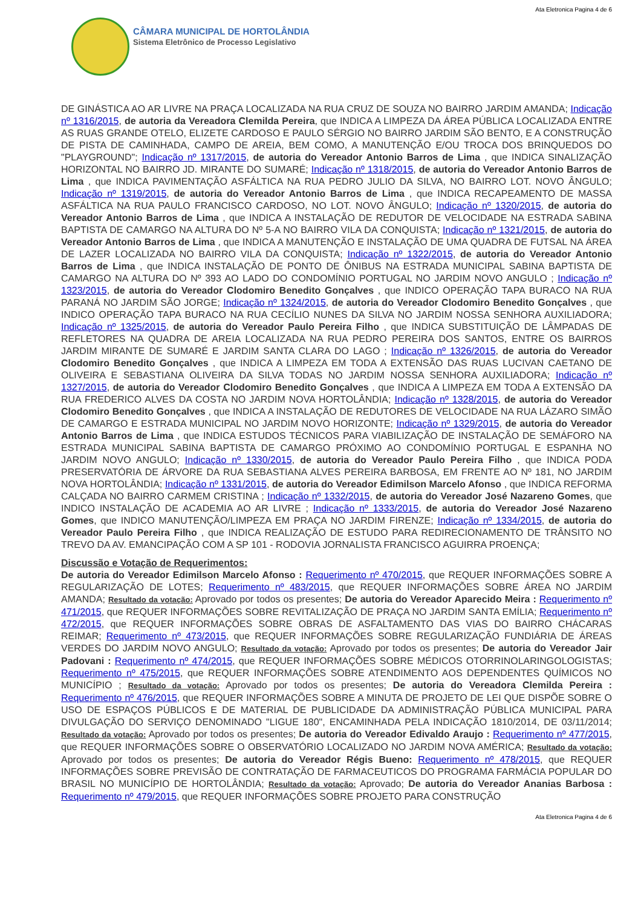Ata Eletronica Pagina 4 de 6
CÂMARA MUNICIPAL DE HORTOLÂNDIA
Sistema Eletrônico de Processo Legislativo
DE GINÁSTICA AO AR LIVRE NA PRAÇA LOCALIZADA NA RUA CRUZ DE SOUZA NO BAIRRO JARDIM AMANDA; Indicação nº 1316/2015, de autoria da Vereadora Clemilda Pereira, que INDICA A LIMPEZA DA ÁREA PÚBLICA LOCALIZADA ENTRE AS RUAS GRANDE OTELO, ELIZETE CARDOSO E PAULO SÉRGIO NO BAIRRO JARDIM SÃO BENTO, E A CONSTRUÇÃO DE PISTA DE CAMINHADA, CAMPO DE AREIA, BEM COMO, A MANUTENÇÃO E/OU TROCA DOS BRINQUEDOS DO "PLAYGROUND"; Indicação nº 1317/2015, de autoria do Vereador Antonio Barros de Lima , que INDICA SINALIZAÇÃO HORIZONTAL NO BAIRRO JD. MIRANTE DO SUMARÉ; Indicação nº 1318/2015, de autoria do Vereador Antonio Barros de Lima , que INDICA PAVIMENTAÇÃO ASFÁLTICA NA RUA PEDRO JULIO DA SILVA, NO BAIRRO LOT. NOVO ÂNGULO; Indicação nº 1319/2015, de autoria do Vereador Antonio Barros de Lima , que INDICA RECAPEAMENTO DE MASSA ASFÁLTICA NA RUA PAULO FRANCISCO CARDOSO, NO LOT. NOVO ÂNGULO; Indicação nº 1320/2015, de autoria do Vereador Antonio Barros de Lima , que INDICA A INSTALAÇÃO DE REDUTOR DE VELOCIDADE NA ESTRADA SABINA BAPTISTA DE CAMARGO NA ALTURA DO Nº 5-A NO BAIRRO VILA DA CONQUISTA; Indicação nº 1321/2015, de autoria do Vereador Antonio Barros de Lima , que INDICA A MANUTENÇÃO E INSTALAÇÃO DE UMA QUADRA DE FUTSAL NA ÁREA DE LAZER LOCALIZADA NO BAIRRO VILA DA CONQUISTA; Indicação nº 1322/2015, de autoria do Vereador Antonio Barros de Lima , que INDICA INSTALAÇÃO DE PONTO DE ÔNIBUS NA ESTRADA MUNICIPAL SABINA BAPTISTA DE CAMARGO NA ALTURA DO Nº 393 AO LADO DO CONDOMÍNIO PORTUGAL NO JARDIM NOVO ANGULO ; Indicação nº 1323/2015, de autoria do Vereador Clodomiro Benedito Gonçalves , que INDICO OPERAÇÃO TAPA BURACO NA RUA PARANÁ NO JARDIM SÃO JORGE; Indicação nº 1324/2015, de autoria do Vereador Clodomiro Benedito Gonçalves , que INDICO OPERAÇÃO TAPA BURACO NA RUA CECÍLIO NUNES DA SILVA NO JARDIM NOSSA SENHORA AUXILIADORA; Indicação nº 1325/2015, de autoria do Vereador Paulo Pereira Filho , que INDICA SUBSTITUIÇÃO DE LÂMPADAS DE REFLETORES NA QUADRA DE AREIA LOCALIZADA NA RUA PEDRO PEREIRA DOS SANTOS, ENTRE OS BAIRROS JARDIM MIRANTE DE SUMARÉ E JARDIM SANTA CLARA DO LAGO ; Indicação nº 1326/2015, de autoria do Vereador Clodomiro Benedito Gonçalves , que INDICA A LIMPEZA EM TODA A EXTENSÃO DAS RUAS LUCIVAN CAETANO DE OLIVEIRA E SEBASTIANA OLIVEIRA DA SILVA TODAS NO JARDIM NOSSA SENHORA AUXILIADORA; Indicação nº 1327/2015, de autoria do Vereador Clodomiro Benedito Gonçalves , que INDICA A LIMPEZA EM TODA A EXTENSÃO DA RUA FREDERICO ALVES DA COSTA NO JARDIM NOVA HORTOLÂNDIA; Indicação nº 1328/2015, de autoria do Vereador Clodomiro Benedito Gonçalves , que INDICA A INSTALAÇÃO DE REDUTORES DE VELOCIDADE NA RUA LÁZARO SIMÃO DE CAMARGO E ESTRADA MUNICIPAL NO JARDIM NOVO HORIZONTE; Indicação nº 1329/2015, de autoria do Vereador Antonio Barros de Lima , que INDICA ESTUDOS TÉCNICOS PARA VIABILIZAÇÃO DE INSTALAÇÃO DE SEMÁFORO NA ESTRADA MUNICIPAL SABINA BAPTISTA DE CAMARGO PRÓXIMO AO CONDOMÍNIO PORTUGAL E ESPANHA NO JARDIM NOVO ANGULO; Indicação nº 1330/2015, de autoria do Vereador Paulo Pereira Filho , que INDICA PODA PRESERVATÓRIA DE ÁRVORE DA RUA SEBASTIANA ALVES PEREIRA BARBOSA, EM FRENTE AO Nº 181, NO JARDIM NOVA HORTOLÂNDIA; Indicação nº 1331/2015, de autoria do Vereador Edimilson Marcelo Afonso , que INDICA REFORMA CALÇADA NO BAIRRO CARMEM CRISTINA ; Indicação nº 1332/2015, de autoria do Vereador José Nazareno Gomes, que INDICO INSTALAÇÃO DE ACADEMIA AO AR LIVRE ; Indicação nº 1333/2015, de autoria do Vereador José Nazareno Gomes, que INDICO MANUTENÇÃO/LIMPEZA EM PRAÇA NO JARDIM FIRENZE; Indicação nº 1334/2015, de autoria do Vereador Paulo Pereira Filho , que INDICA REALIZAÇÃO DE ESTUDO PARA REDIRECIONAMENTO DE TRÂNSITO NO TREVO DA AV. EMANCIPAÇÃO COM A SP 101 - RODOVIA JORNALISTA FRANCISCO AGUIRRA PROENÇA;
Discussão e Votação de Requerimentos:
De autoria do Vereador Edimilson Marcelo Afonso : Requerimento nº 470/2015, que REQUER INFORMAÇÕES SOBRE A REGULARIZAÇÃO DE LOTES; Requerimento nº 483/2015, que REQUER INFORMAÇÕES SOBRE ÁREA NO JARDIM AMANDA; Resultado da votação: Aprovado por todos os presentes; De autoria do Vereador Aparecido Meira : Requerimento nº 471/2015, que REQUER INFORMAÇÕES SOBRE REVITALIZAÇÃO DE PRAÇA NO JARDIM SANTA EMÍLIA; Requerimento nº 472/2015, que REQUER INFORMAÇÕES SOBRE OBRAS DE ASFALTAMENTO DAS VIAS DO BAIRRO CHÁCARAS REIMAR; Requerimento nº 473/2015, que REQUER INFORMAÇÕES SOBRE REGULARIZAÇÃO FUNDIÁRIA DE ÁREAS VERDES DO JARDIM NOVO ANGULO; Resultado da votação: Aprovado por todos os presentes; De autoria do Vereador Jair Padovani : Requerimento nº 474/2015, que REQUER INFORMAÇÕES SOBRE MÉDICOS OTORRINOLARINGOLOGISTAS; Requerimento nº 475/2015, que REQUER INFORMAÇÕES SOBRE ATENDIMENTO AOS DEPENDENTES QUÍMICOS NO MUNICÍPIO ; Resultado da votação: Aprovado por todos os presentes; De autoria do Vereadora Clemilda Pereira : Requerimento nº 476/2015, que REQUER INFORMAÇÕES SOBRE A MINUTA DE PROJETO DE LEI QUE DISPÕE SOBRE O USO DE ESPAÇOS PÚBLICOS E DE MATERIAL DE PUBLICIDADE DA ADMINISTRAÇÃO PÚBLICA MUNICIPAL PARA DIVULGAÇÃO DO SERVIÇO DENOMINADO "LIGUE 180", ENCAMINHADA PELA INDICAÇÃO 1810/2014, DE 03/11/2014; Resultado da votação: Aprovado por todos os presentes; De autoria do Vereador Edivaldo Araujo : Requerimento nº 477/2015, que REQUER INFORMAÇÕES SOBRE O OBSERVATÓRIO LOCALIZADO NO JARDIM NOVA AMÉRICA; Resultado da votação: Aprovado por todos os presentes; De autoria do Vereador Régis Bueno: Requerimento nº 478/2015, que REQUER INFORMAÇÕES SOBRE PREVISÃO DE CONTRATAÇÃO DE FARMACEUTICOS DO PROGRAMA FARMÁCIA POPULAR DO BRASIL NO MUNICÍPIO DE HORTOLÂNDIA; Resultado da votação: Aprovado; De autoria do Vereador Ananias Barbosa : Requerimento nº 479/2015, que REQUER INFORMAÇÕES SOBRE PROJETO PARA CONSTRUÇÃO
Ata Eletronica Pagina 4 de 6